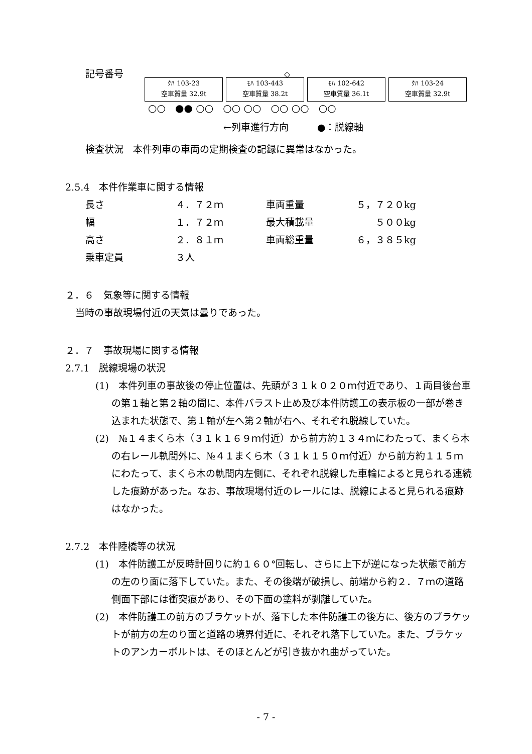記号番号 ◇
ｸﾊ 103-23
空車質量 32.9t
ﾓﾊ 103-443
空車質量 38.2t
ﾓﾊ 102-642
空車質量 36.1t
ｸﾊ 103-24
空車質量 32.9t
○○ ●● ○○ ○○ ○○ ○○ ○○ ○○
←列車進行方向　　　●：脱線軸
検査状況　本件列車の車両の定期検査の記録に異常はなかった。
2.5.4　本件作業車に関する情報
| 長さ | ４．７２ｍ | 車両重量 | ５，７２０kg |
| 幅 | １．７２ｍ | 最大積載量 | ５００kg |
| 高さ | ２．８１ｍ | 車両総重量 | ６，３８５kg |
| 乗車定員 | ３人 | | |
２．６　気象等に関する情報
当時の事故現場付近の天気は曇りであった。
２．７　事故現場に関する情報
2.7.1　脱線現場の状況
(1)　本件列車の事故後の停止位置は、先頭が３１ｋ０２０ｍ付近であり、１両目後台車の第１軸と第２軸の間に、本件バラスト止め及び本件防護工の表示板の一部が巻き込まれた状態で、第１軸が左へ第２軸が右へ、それぞれ脱線していた。
(2)　№１４まくら木（３１ｋ１６９ｍ付近）から前方約１３４ｍにわたって、まくら木の右レール軌間外に、№４１まくら木（３１ｋ１５０ｍ付近）から前方約１１５ｍにわたって、まくら木の軌間内左側に、それぞれ脱線した車輪によると見られる連続した痕跡があった。なお、事故現場付近のレールには、脱線によると見られる痕跡はなかった。
2.7.2　本件陸橋等の状況
(1)　本件防護工が反時計回りに約１６０°回転し、さらに上下が逆になった状態で前方の左のり面に落下していた。また、その後端が破損し、前端から約２．７ｍの道路側面下部には衝突痕があり、その下面の塗料が剥離していた。
(2)　本件防護工の前方のブラケットが、落下した本件防護工の後方に、後方のブラケットが前方の左のり面と道路の境界付近に、それぞれ落下していた。また、ブラケットのアンカーボルトは、そのほとんどが引き抜かれ曲がっていた。
- 7 -